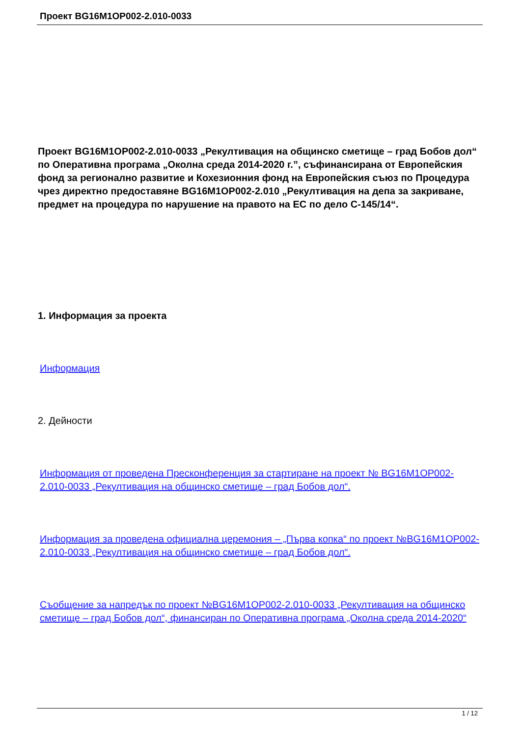Проект BG16M1OP002-2.010-0033
Проект BG16M1OP002-2.010-0033 „Рекултивация на общинско сметище – град Бобов дол“ по Оперативна програма „Околна среда 2014-2020 г.”, съфинансирана от Европейския фонд за регионално развитие и Кохезионния фонд на Европейския съюз по Процедура чрез директно предоставяне BG16M1OP002-2.010 „Рекултивация на депа за закриване, предмет на процедура по нарушение на правото на ЕС по дело C-145/14“.
1. Информация за проекта
Информация
2. Дейности
Информация от проведена Пресконференция за стартиране на проект № BG16M1OP002-2.010-0033 „Рекултивация на общинско сметище – град Бобов дол“.
Информация за проведена официална церемония – „Първа копка“ по проект №BG16M1OP002-2.010-0033 „Рекултивация на общинско сметище – град Бобов дол“.
Съобщение за напредък по проект №BG16M1OP002-2.010-0033 „Рекултивация на общинско сметище – град Бобов дол“, финансиран по Оперативна програма „Околна среда 2014-2020“
1 / 12